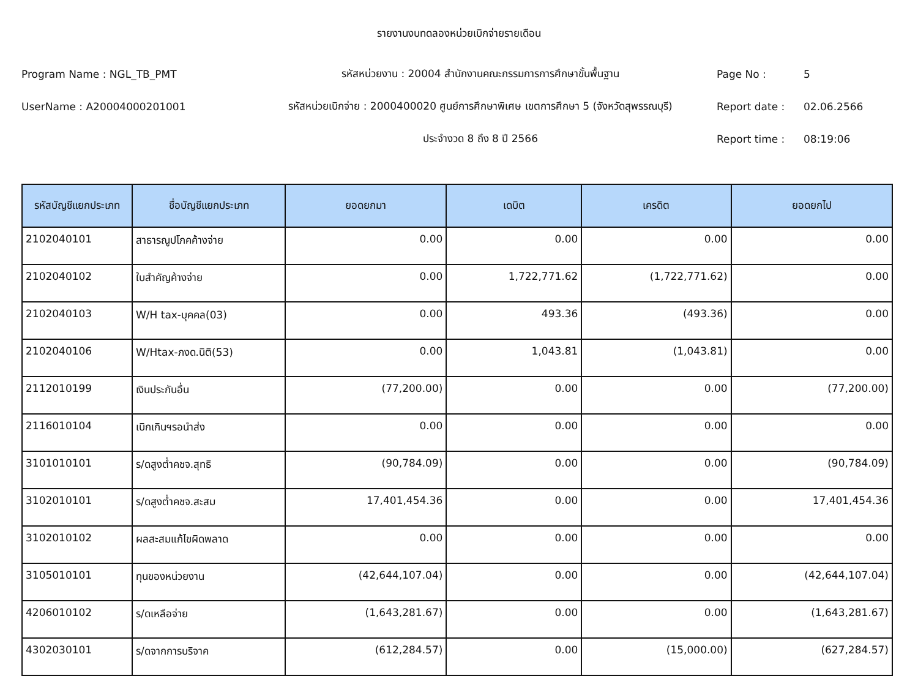รายงานงบทดลองหน่วยเบิกจ่ายรายเดือน
Program Name : NGL_TB_PMT รหัสหน่วยงาน : 20004 สำนักงานคณะกรรมการการศึกษาขั้นพื้นฐาน Page No : 5
UserName : A20004000201001
รหัสหน่วยเบิกจ่าย : 2000400020 ศูนย์การศึกษาพิเศษ เขตการศึกษา 5 (จังหวัดสุพรรณบุรี)
Report date : 02.06.2566
ประจำงวด 8 ถึง 8 ปี 2566 Report time : 08:19:06
| รหัสบัญชีแยกประเภท | ชื่อบัญชีแยกประเภท | ยอดยกมา | เดบิต | เครดิต | ยอดยกไป |
| --- | --- | --- | --- | --- | --- |
| 2102040101 | สาธารณูปโภคค้างจ่าย | 0.00 | 0.00 | 0.00 | 0.00 |
| 2102040102 | ใบสำคัญค้างจ่าย | 0.00 | 1,722,771.62 | (1,722,771.62) | 0.00 |
| 2102040103 | W/H tax-บุคคล(03) | 0.00 | 493.36 | (493.36) | 0.00 |
| 2102040106 | W/Htax-ภงด.นิติ(53) | 0.00 | 1,043.81 | (1,043.81) | 0.00 |
| 2112010199 | เงินประกันอื่น | (77,200.00) | 0.00 | 0.00 | (77,200.00) |
| 2116010104 | เบิกเกินฯรอนำส่ง | 0.00 | 0.00 | 0.00 | 0.00 |
| 3101010101 | ร/ดสูงต่ำคชจ.สุทธิ | (90,784.09) | 0.00 | 0.00 | (90,784.09) |
| 3102010101 | ร/ดสูงต่ำคชจ.สะสม | 17,401,454.36 | 0.00 | 0.00 | 17,401,454.36 |
| 3102010102 | ผลสะสมแก้ไขผิดพลาด | 0.00 | 0.00 | 0.00 | 0.00 |
| 3105010101 | ทุนของหน่วยงาน | (42,644,107.04) | 0.00 | 0.00 | (42,644,107.04) |
| 4206010102 | ร/ดเหลือจ่าย | (1,643,281.67) | 0.00 | 0.00 | (1,643,281.67) |
| 4302030101 | ร/ดจากการบริจาค | (612,284.57) | 0.00 | (15,000.00) | (627,284.57) |